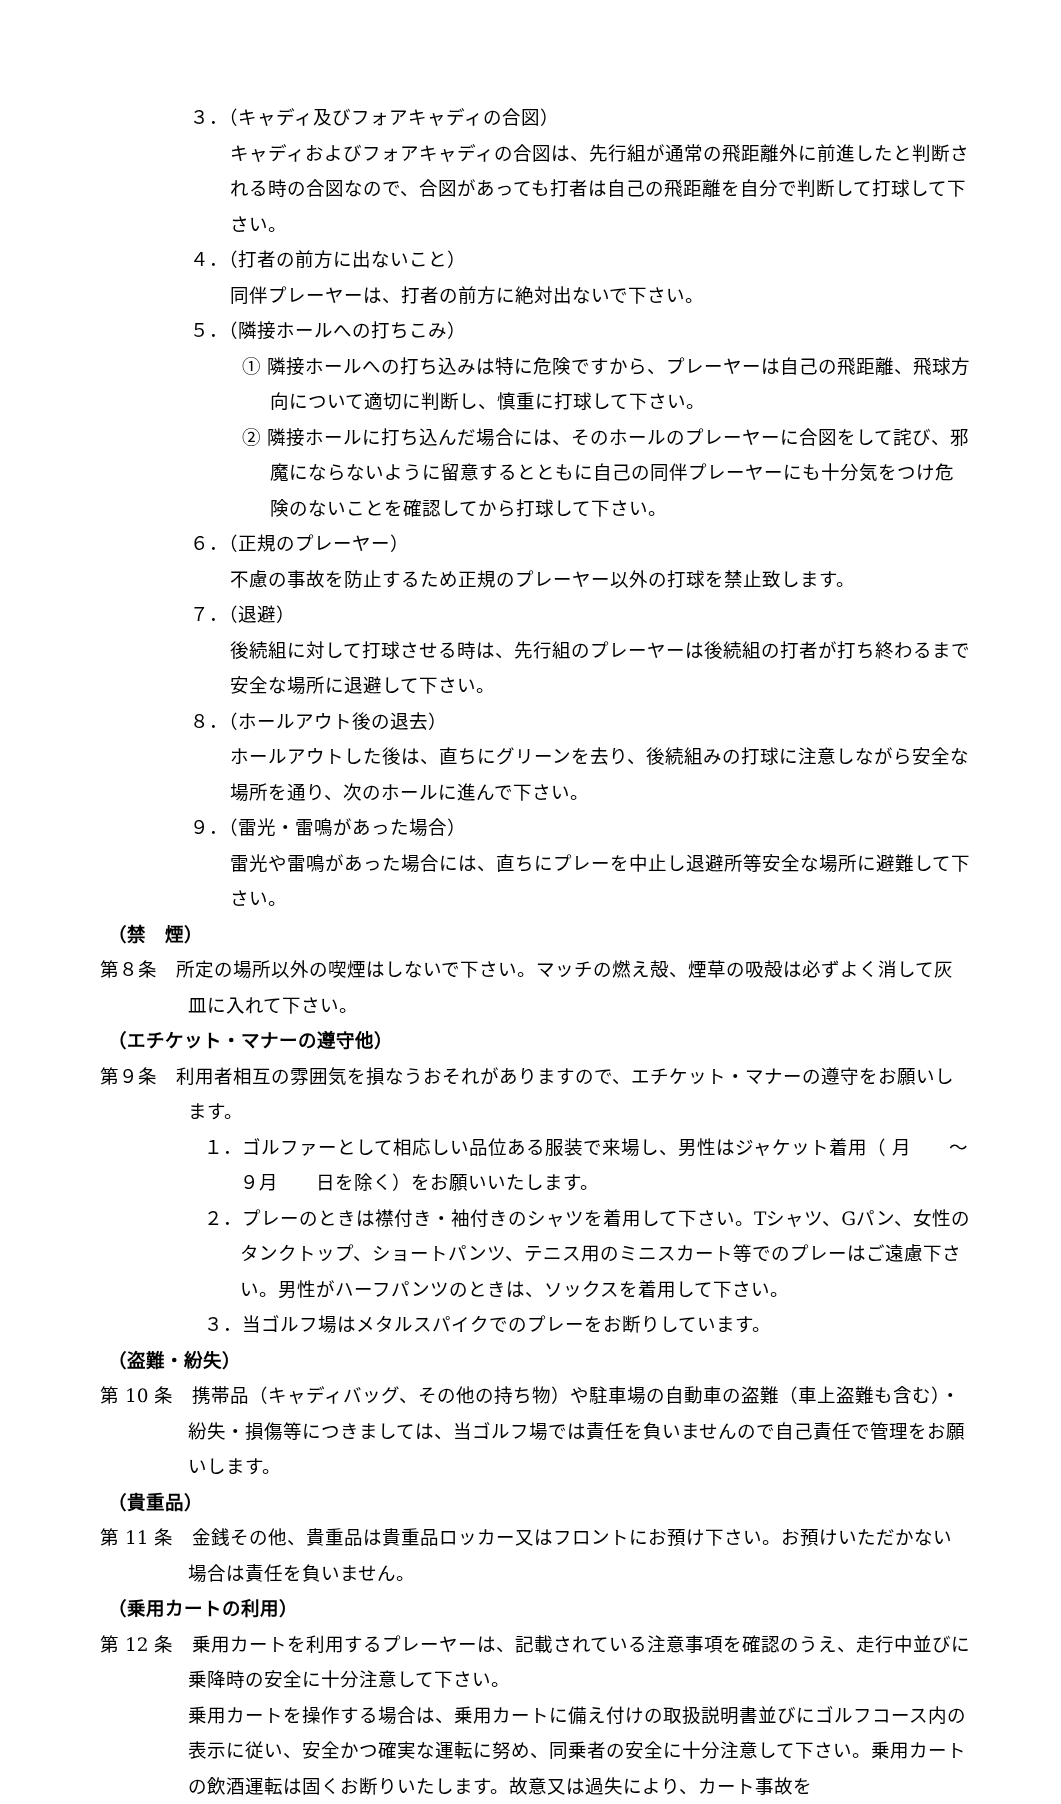３．（キャディ及びフォアキャディの合図）
キャディおよびフォアキャディの合図は、先行組が通常の飛距離外に前進したと判断される時の合図なので、合図があっても打者は自己の飛距離を自分で判断して打球して下さい。
４．（打者の前方に出ないこと）
同伴プレーヤーは、打者の前方に絶対出ないで下さい。
５．（隣接ホールへの打ちこみ）
① 隣接ホールへの打ち込みは特に危険ですから、プレーヤーは自己の飛距離、飛球方向について適切に判断し、慎重に打球して下さい。
② 隣接ホールに打ち込んだ場合には、そのホールのプレーヤーに合図をして詫び、邪魔にならないように留意するとともに自己の同伴プレーヤーにも十分気をつけ危険のないことを確認してから打球して下さい。
６．（正規のプレーヤー）
不慮の事故を防止するため正規のプレーヤー以外の打球を禁止致します。
７．（退避）
後続組に対して打球させる時は、先行組のプレーヤーは後続組の打者が打ち終わるまで安全な場所に退避して下さい。
８．（ホールアウト後の退去）
ホールアウトした後は、直ちにグリーンを去り、後続組みの打球に注意しながら安全な場所を通り、次のホールに進んで下さい。
９．（雷光・雷鳴があった場合）
雷光や雷鳴があった場合には、直ちにプレーを中止し退避所等安全な場所に避難して下さい。
（禁　煙）
第８条　所定の場所以外の喫煙はしないで下さい。マッチの燃え殻、煙草の吸殻は必ずよく消して灰皿に入れて下さい。
（エチケット・マナーの遵守他）
第９条　利用者相互の雰囲気を損なうおそれがありますので、エチケット・マナーの遵守をお願いします。
１．ゴルファーとして相応しい品位ある服装で来場し、男性はジャケット着用（ 月　　～９月　　日を除く）をお願いいたします。
２．プレーのときは襟付き・袖付きのシャツを着用して下さい。Tシャツ、Gパン、女性のタンクトップ、ショートパンツ、テニス用のミニスカート等でのプレーはご遠慮下さい。男性がハーフパンツのときは、ソックスを着用して下さい。
３．当ゴルフ場はメタルスパイクでのプレーをお断りしています。
（盗難・紛失）
第 10 条　携帯品（キャディバッグ、その他の持ち物）や駐車場の自動車の盗難（車上盗難も含む）・紛失・損傷等につきましては、当ゴルフ場では責任を負いませんので自己責任で管理をお願いします。
（貴重品）
第 11 条　金銭その他、貴重品は貴重品ロッカー又はフロントにお預け下さい。お預けいただかない場合は責任を負いません。
（乗用カートの利用）
第 12 条　乗用カートを利用するプレーヤーは、記載されている注意事項を確認のうえ、走行中並びに乗降時の安全に十分注意して下さい。
乗用カートを操作する場合は、乗用カートに備え付けの取扱説明書並びにゴルフコース内の表示に従い、安全かつ確実な運転に努め、同乗者の安全に十分注意して下さい。乗用カートの飲酒運転は固くお断りいたします。故意又は過失により、カート事故を